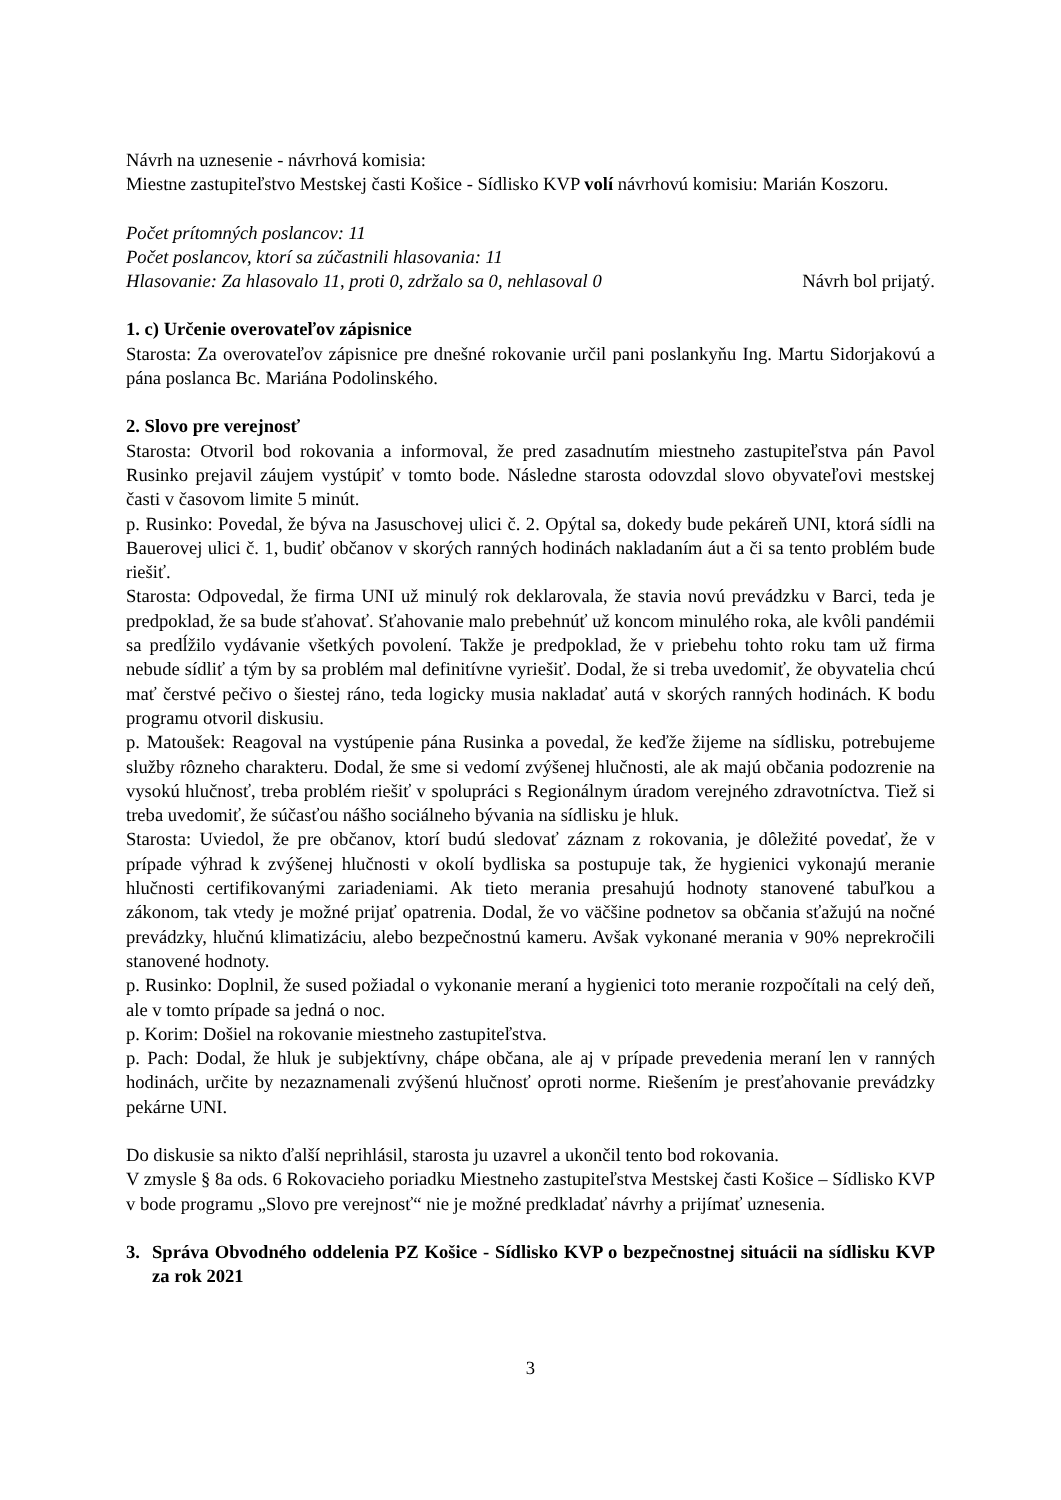Návrh na uznesenie - návrhová komisia:
Miestne zastupiteľstvo Mestskej časti Košice - Sídlisko KVP volí návrhovú komisiu: Marián Koszoru.
Počet prítomných poslancov: 11
Počet poslancov, ktorí sa zúčastnili hlasovania: 11
Hlasovanie: Za hlasovalo 11, proti 0, zdržalo sa 0, nehlasoval 0 Návrh bol prijatý.
1. c) Určenie overovateľov zápisnice
Starosta: Za overovateľov zápisnice pre dnešné rokovanie určil pani poslankyňu Ing. Martu Sidorjakovú a pána poslanca Bc. Mariána Podolinského.
2. Slovo pre verejnosť
Starosta: Otvoril bod rokovania a informoval, že pred zasadnutím miestneho zastupiteľstva pán Pavol Rusinko prejavil záujem vystúpiť v tomto bode. Následne starosta odovzdal slovo obyvateľovi mestskej časti v časovom limite 5 minút.
p. Rusinko: Povedal, že býva na Jasuschovej ulici č. 2. Opýtal sa, dokedy bude pekáreň UNI, ktorá sídli na Bauerovej ulici č. 1, budiť občanov v skorých ranných hodinách nakladaním áut a či sa tento problém bude riešiť.
Starosta: Odpovedal, že firma UNI už minulý rok deklarovala, že stavia novú prevádzku v Barci, teda je predpoklad, že sa bude sťahovať. Sťahovanie malo prebehnúť už koncom minulého roka, ale kvôli pandémii sa predĺžilo vydávanie všetkých povolení. Takže je predpoklad, že v priebehu tohto roku tam už firma nebude sídliť a tým by sa problém mal definitívne vyriešiť. Dodal, že si treba uvedomiť, že obyvatelia chcú mať čerstvé pečivo o šiestej ráno, teda logicky musia nakladať autá v skorých ranných hodinách. K bodu programu otvoril diskusiu.
p. Matoušek: Reagoval na vystúpenie pána Rusinka a povedal, že keďže žijeme na sídlisku, potrebujeme služby rôzneho charakteru. Dodal, že sme si vedomí zvýšenej hlučnosti, ale ak majú občania podozrenie na vysokú hlučnosť, treba problém riešiť v spolupráci s Regionálnym úradom verejného zdravotníctva. Tiež si treba uvedomiť, že súčasťou nášho sociálneho bývania na sídlisku je hluk.
Starosta: Uviedol, že pre občanov, ktorí budú sledovať záznam z rokovania, je dôležité povedať, že v prípade výhrad k zvýšenej hlučnosti v okolí bydliska sa postupuje tak, že hygienici vykonajú meranie hlučnosti certifikovanými zariadeniami. Ak tieto merania presahujú hodnoty stanovené tabuľkou a zákonom, tak vtedy je možné prijať opatrenia. Dodal, že vo väčšine podnetov sa občania sťažujú na nočné prevádzky, hlučnú klimatizáciu, alebo bezpečnostnú kameru. Avšak vykonané merania v 90% neprekročili stanovené hodnoty.
p. Rusinko: Doplnil, že sused požiadal o vykonanie meraní a hygienici toto meranie rozpočítali na celý deň, ale v tomto prípade sa jedná o noc.
p. Korim: Došiel na rokovanie miestneho zastupiteľstva.
p. Pach: Dodal, že hluk je subjektívny, chápe občana, ale aj v prípade prevedenia meraní len v ranných hodinách, určite by nezaznamenali zvýšenú hlučnosť oproti norme. Riešením je presťahovanie prevádzky pekárne UNI.
Do diskusie sa nikto ďalší neprihlásil, starosta ju uzavrel a ukončil tento bod rokovania.
V zmysle § 8a ods. 6 Rokovacieho poriadku Miestneho zastupiteľstva Mestskej časti Košice – Sídlisko KVP v bode programu „Slovo pre verejnosť“ nie je možné predkladať návrhy a prijímať uznesenia.
3. Správa Obvodného oddelenia PZ Košice - Sídlisko KVP o bezpečnostnej situácii na sídlisku KVP za rok 2021
3